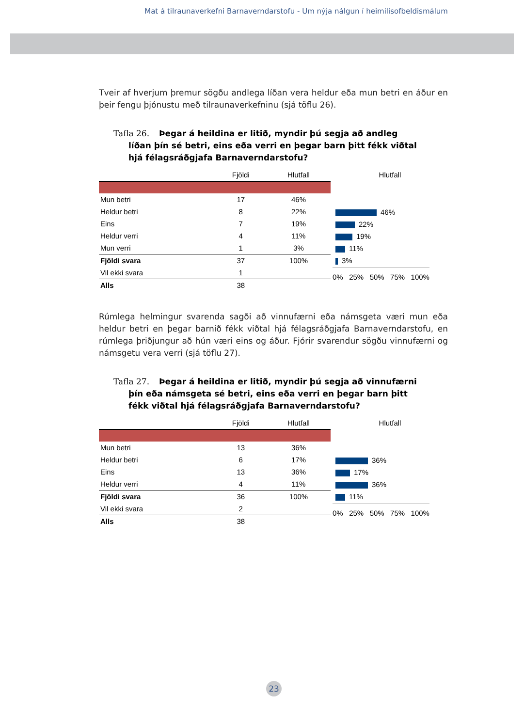Mat á tilraunaverkefni Barnaverndarstofu - Um nýja nálgun í heimilisofbeldismálum
Tveir af hverjum þremur sögðu andlega líðan vera heldur eða mun betri en áður en þeir fengu þjónustu með tilraunaverkefninu (sjá töflu 26).
Tafla 26. Þegar á heildina er litið, myndir þú segja að andleg líðan þín sé betri, eins eða verri en þegar barn þitt fékk viðtal hjá félagsráðgjafa Barnaverndarstofu?
| | Fjöldi | Hlutfall |
| --- | --- | --- |
| Mun betri | 17 | 46% |
| Heldur betri | 8 | 22% |
| Eins | 7 | 19% |
| Heldur verri | 4 | 11% |
| Mun verri | 1 | 3% |
| Fjöldi svara | 37 | 100% |
| Vil ekki svara | 1 | |
| Alls | 38 | |
Hlutfall
46%
22%
19%
11%
3%
0% 25% 50% 75% 100%
Rúmlega helmingur svarenda sagði að vinnufærni eða námsgeta væri mun eða heldur betri en þegar barnið fékk viðtal hjá félagsráðgjafa Barnaverndarstofu, en rúmlega þriðjungur að hún væri eins og áður. Fjórir svarendur sögðu vinnufærni og námsgetu vera verri (sjá töflu 27).
Tafla 27. Þegar á heildina er litið, myndir þú segja að vinnufærni þín eða námsgeta sé betri, eins eða verri en þegar barn þitt fékk viðtal hjá félagsráðgjafa Barnaverndarstofu?
| | Fjöldi | Hlutfall |
| --- | --- | --- |
| Mun betri | 13 | 36% |
| Heldur betri | 6 | 17% |
| Eins | 13 | 36% |
| Heldur verri | 4 | 11% |
| Fjöldi svara | 36 | 100% |
| Vil ekki svara | 2 | |
| Alls | 38 | |
Hlutfall
36%
17%
36%
11%
0% 25% 50% 75% 100%
23